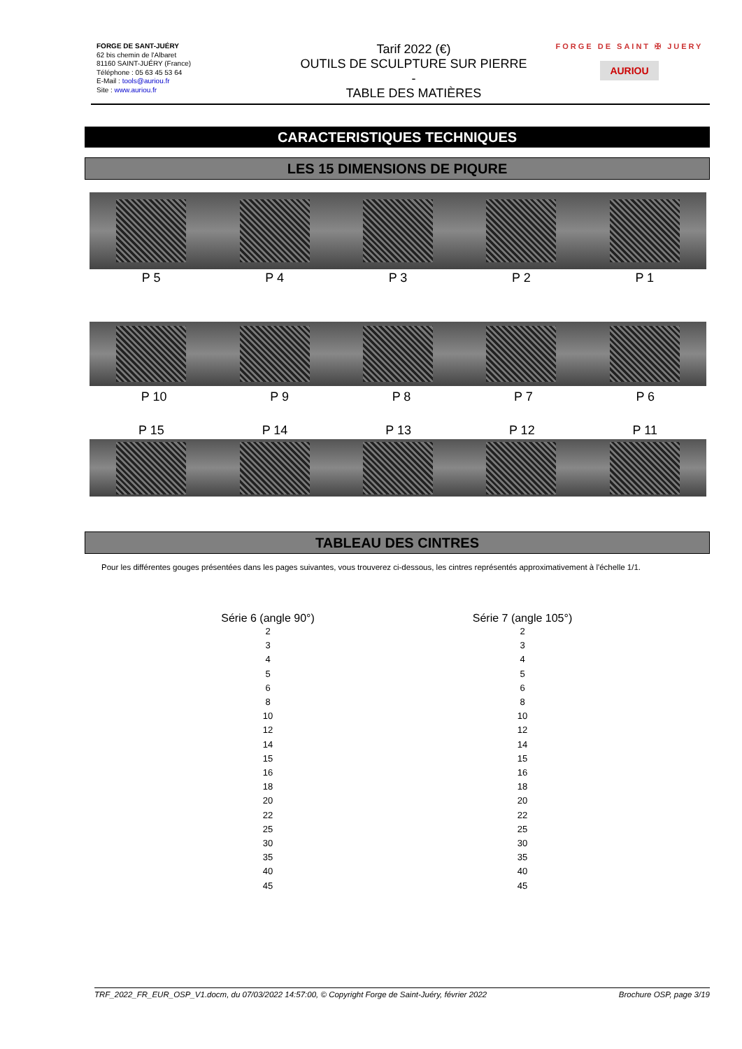FORGE DE SANT-JUÉRY
62 bis chemin de l'Albaret
81160 SAINT-JUÉRY (France)
Téléphone : 05 63 45 53 64
E-Mail : tools@auriou.fr
Site : www.auriou.fr
Tarif 2022 (€)
OUTILS DE SCULPTURE SUR PIERRE
-
TABLE DES MATIÈRES
FORGE DE SAINT ✠ JUERY
AURIOU
CARACTERISTIQUES TECHNIQUES
LES 15 DIMENSIONS DE PIQURE
P 5 P 4 P 3 P 2 P 1
P 10 P 9 P 8 P 7 P 6
P 15 P 14 P 13 P 12 P 11
TABLEAU DES CINTRES
Pour les différentes gouges présentées dans les pages suivantes, vous trouverez ci-dessous, les cintres représentés approximativement à l'échelle 1/1.
Série 6 (angle 90°)
2
3
4
5
6
8
10
12
14
15
16
18
20
22
25
30
35
40
45
Série 7 (angle 105°)
2
3
4
5
6
8
10
12
14
15
16
18
20
22
25
30
35
40
45
TRF_2022_FR_EUR_OSP_V1.docm, du 07/03/2022 14:57:00, © Copyright Forge de Saint-Juéry, février 2022 Brochure OSP, page 3/19